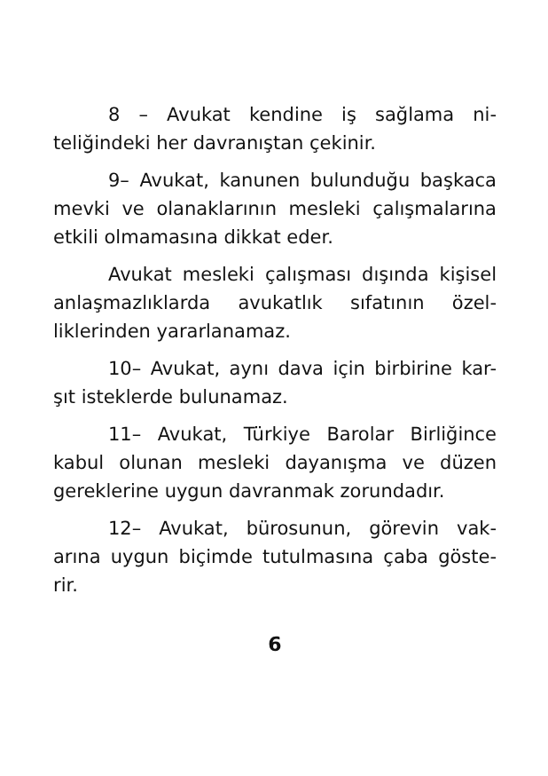8 – Avukat kendine iş sağlama ni-teliğindeki her davranıştan çekinir.
9– Avukat, kanunen bulunduğu başkaca mevki ve olanaklarının mesleki çalışmalarına etkili olmamasına dikkat eder.
Avukat mesleki çalışması dışında kişisel anlaşmazlıklarda avukatlık sıfatının özel-liklerinden yararlanamaz.
10– Avukat, aynı dava için birbirine kar-şıt isteklerde bulunamaz.
11– Avukat, Türkiye Barolar Birliğince kabul olunan mesleki dayanışma ve düzen gereklerine uygun davranmak zorundadır.
12– Avukat, bürosunun, görevin vak-arına uygun biçimde tutulmasına çaba göste-rir.
6